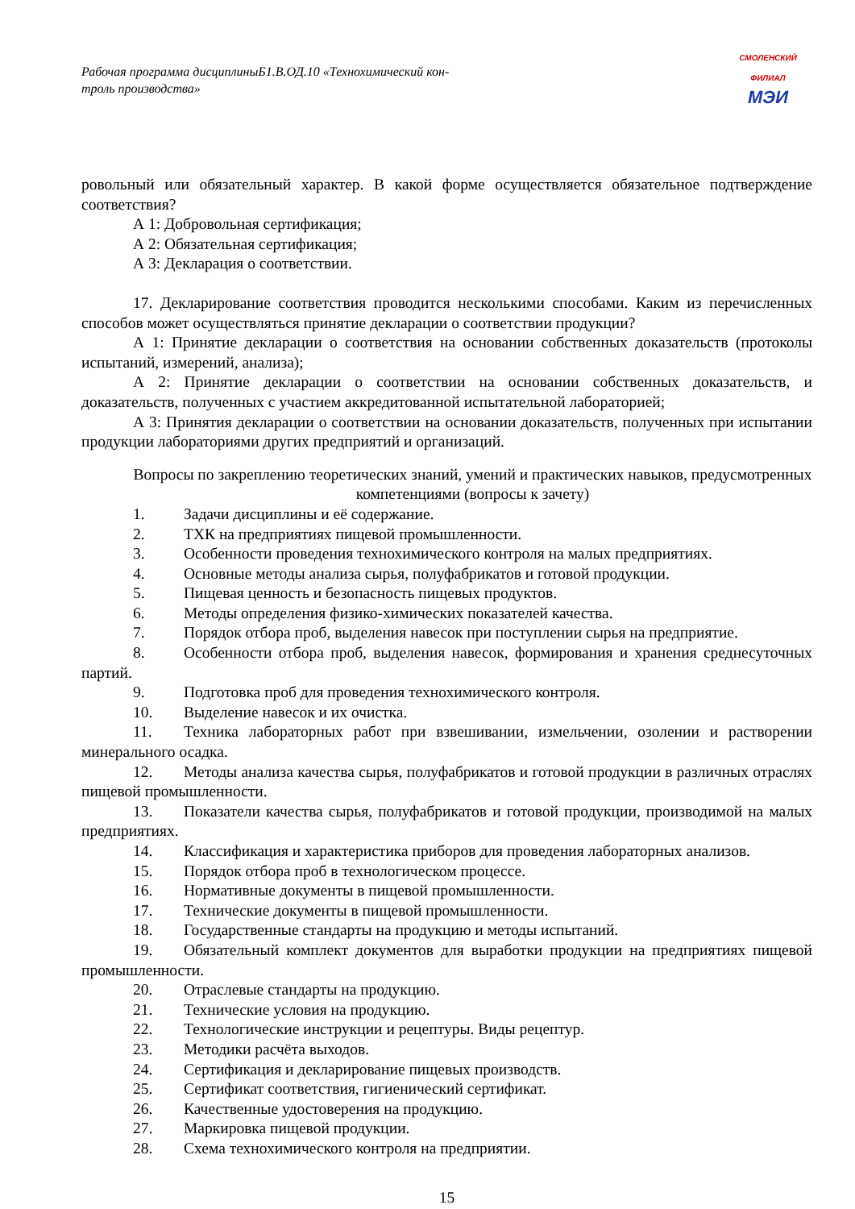Рабочая программа дисциплиныБ1.В.ОД.10 «Технохимический кон-
троль производства»
СМОЛЕНСКИЙ
ФИЛИАЛ
МЭИ
ровольный или обязательный характер. В какой форме осуществляется обязательное подтверждение соответствия?
А 1: Добровольная сертификация;
А 2: Обязательная сертификация;
А 3: Декларация о соответствии.
17. Декларирование соответствия проводится несколькими способами. Каким из перечисленных способов может осуществляться принятие декларации о соответствии продукции?
А 1: Принятие декларации о соответствия на основании собственных доказательств (протоколы испытаний, измерений, анализа);
А 2: Принятие декларации о соответствии на основании собственных доказательств, и доказательств, полученных с участием аккредитованной испытательной лабораторией;
А 3: Принятия декларации о соответствии на основании доказательств, полученных при испытании продукции лабораториями других предприятий и организаций.
Вопросы по закреплению теоретических знаний, умений и практических навыков, предусмотренных компетенциями (вопросы к зачету)
1. Задачи дисциплины и её содержание.
2. ТХК на предприятиях пищевой промышленности.
3. Особенности проведения технохимического контроля на малых предприятиях.
4. Основные методы анализа сырья, полуфабрикатов и готовой продукции.
5. Пищевая ценность и безопасность пищевых продуктов.
6. Методы определения физико-химических показателей качества.
7. Порядок отбора проб, выделения навесок при поступлении сырья на предприятие.
8. Особенности отбора проб, выделения навесок, формирования и хранения среднесуточных партий.
9. Подготовка проб для проведения технохимического контроля.
10. Выделение навесок и их очистка.
11. Техника лабораторных работ при взвешивании, измельчении, озолении и растворении минерального осадка.
12. Методы анализа качества сырья, полуфабрикатов и готовой продукции в различных отраслях пищевой промышленности.
13. Показатели качества сырья, полуфабрикатов и готовой продукции, производимой на малых предприятиях.
14. Классификация и характеристика приборов для проведения лабораторных анализов.
15. Порядок отбора проб в технологическом процессе.
16. Нормативные документы в пищевой промышленности.
17. Технические документы в пищевой промышленности.
18. Государственные стандарты на продукцию и методы испытаний.
19. Обязательный комплект документов для выработки продукции на предприятиях пищевой промышленности.
20. Отраслевые стандарты на продукцию.
21. Технические условия на продукцию.
22. Технологические инструкции и рецептуры. Виды рецептур.
23. Методики расчёта выходов.
24. Сертификация и декларирование пищевых производств.
25. Сертификат соответствия, гигиенический сертификат.
26. Качественные удостоверения на продукцию.
27. Маркировка пищевой продукции.
28. Схема технохимического контроля на предприятии.
15